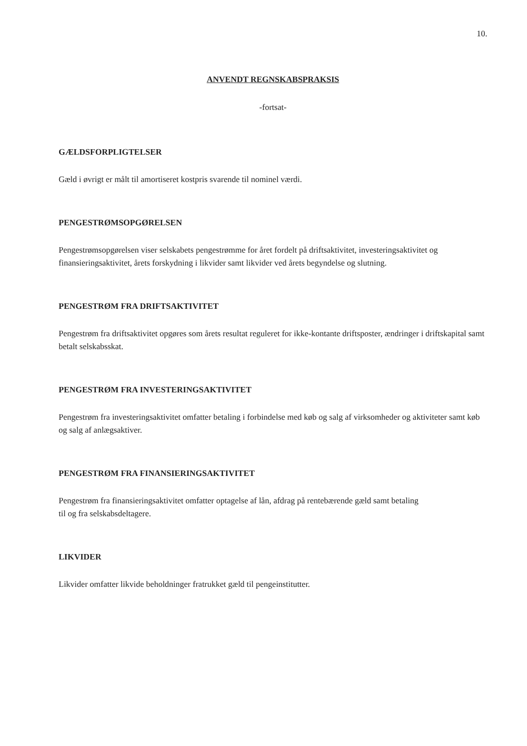10.
ANVENDT REGNSKABSPRAKSIS
-fortsat-
GÆLDSFORPLIGTELSER
Gæld i øvrigt er målt til amortiseret kostpris svarende til nominel værdi.
PENGESTRØMSOPGØRELSEN
Pengestrømsopgørelsen viser selskabets pengestrømme for året fordelt på driftsaktivitet, investeringsaktivitet og finansieringsaktivitet, årets forskydning i likvider samt likvider ved årets begyndelse og slutning.
PENGESTRØM FRA DRIFTSAKTIVITET
Pengestrøm fra driftsaktivitet opgøres som årets resultat reguleret for ikke-kontante driftsposter, ændringer i driftskapital samt betalt selskabsskat.
PENGESTRØM FRA INVESTERINGSAKTIVITET
Pengestrøm fra investeringsaktivitet omfatter betaling i forbindelse med køb og salg af virksomheder og aktiviteter samt køb og salg af anlægsaktiver.
PENGESTRØM FRA FINANSIERINGSAKTIVITET
Pengestrøm fra finansieringsaktivitet omfatter optagelse af lån, afdrag på rentebærende gæld samt betaling
til og fra selskabsdeltagere.
LIKVIDER
Likvider omfatter likvide beholdninger fratrukket gæld til pengeinstitutter.